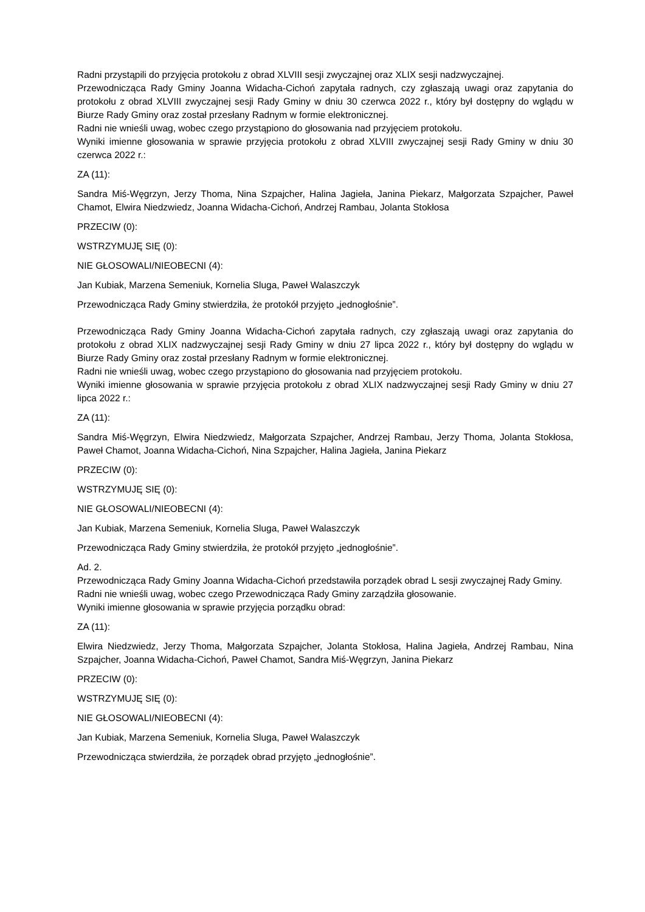Radni przystąpili do przyjęcia protokołu z obrad XLVIII sesji zwyczajnej oraz XLIX sesji nadzwyczajnej.
Przewodnicząca Rady Gminy Joanna Widacha-Cichoń zapytała radnych, czy zgłaszają uwagi oraz zapytania do protokołu z obrad XLVIII zwyczajnej sesji Rady Gminy w dniu 30 czerwca 2022 r., który był dostępny do wglądu w Biurze Rady Gminy oraz został przesłany Radnym w formie elektronicznej.
Radni nie wnieśli uwag, wobec czego przystąpiono do głosowania nad przyjęciem protokołu.
Wyniki imienne głosowania w sprawie przyjęcia protokołu z obrad XLVIII zwyczajnej sesji Rady Gminy w dniu 30 czerwca 2022 r.:
ZA (11):
Sandra Miś-Węgrzyn, Jerzy Thoma, Nina Szpajcher, Halina Jagieła, Janina Piekarz, Małgorzata Szpajcher, Paweł Chamot, Elwira Niedzwiedz, Joanna Widacha-Cichoń, Andrzej Rambau, Jolanta Stokłosa
PRZECIW (0):
WSTRZYMUJĘ SIĘ (0):
NIE GŁOSOWALI/NIEOBECNI (4):
Jan Kubiak, Marzena Semeniuk, Kornelia Sluga, Paweł Walaszczyk
Przewodnicząca Rady Gminy stwierdziła, że protokół przyjęto „jednogłośnie”.
Przewodnicząca Rady Gminy Joanna Widacha-Cichoń zapytała radnych, czy zgłaszają uwagi oraz zapytania do protokołu z obrad XLIX nadzwyczajnej sesji Rady Gminy w dniu 27 lipca 2022 r., który był dostępny do wglądu w Biurze Rady Gminy oraz został przesłany Radnym w formie elektronicznej.
Radni nie wnieśli uwag, wobec czego przystąpiono do głosowania nad przyjęciem protokołu.
Wyniki imienne głosowania w sprawie przyjęcia protokołu z obrad XLIX nadzwyczajnej sesji Rady Gminy w dniu 27 lipca 2022 r.:
ZA (11):
Sandra Miś-Węgrzyn, Elwira Niedzwiedz, Małgorzata Szpajcher, Andrzej Rambau, Jerzy Thoma, Jolanta Stokłosa, Paweł Chamot, Joanna Widacha-Cichoń, Nina Szpajcher, Halina Jagieła, Janina Piekarz
PRZECIW (0):
WSTRZYMUJĘ SIĘ (0):
NIE GŁOSOWALI/NIEOBECNI (4):
Jan Kubiak, Marzena Semeniuk, Kornelia Sluga, Paweł Walaszczyk
Przewodnicząca Rady Gminy stwierdziła, że protokół przyjęto „jednogłośnie”.
Ad. 2.
Przewodnicząca Rady Gminy Joanna Widacha-Cichoń przedstawiła porządek obrad L sesji zwyczajnej Rady Gminy.
Radni nie wnieśli uwag, wobec czego Przewodnicząca Rady Gminy zarządziła głosowanie.
Wyniki imienne głosowania w sprawie przyjęcia porządku obrad:
ZA (11):
Elwira Niedzwiedz, Jerzy Thoma, Małgorzata Szpajcher, Jolanta Stokłosa, Halina Jagieła, Andrzej Rambau, Nina Szpajcher, Joanna Widacha-Cichoń, Paweł Chamot, Sandra Miś-Węgrzyn, Janina Piekarz
PRZECIW (0):
WSTRZYMUJĘ SIĘ (0):
NIE GŁOSOWALI/NIEOBECNI (4):
Jan Kubiak, Marzena Semeniuk, Kornelia Sluga, Paweł Walaszczyk
Przewodnicząca stwierdziła, że porządek obrad przyjęto „jednogłośnie”.